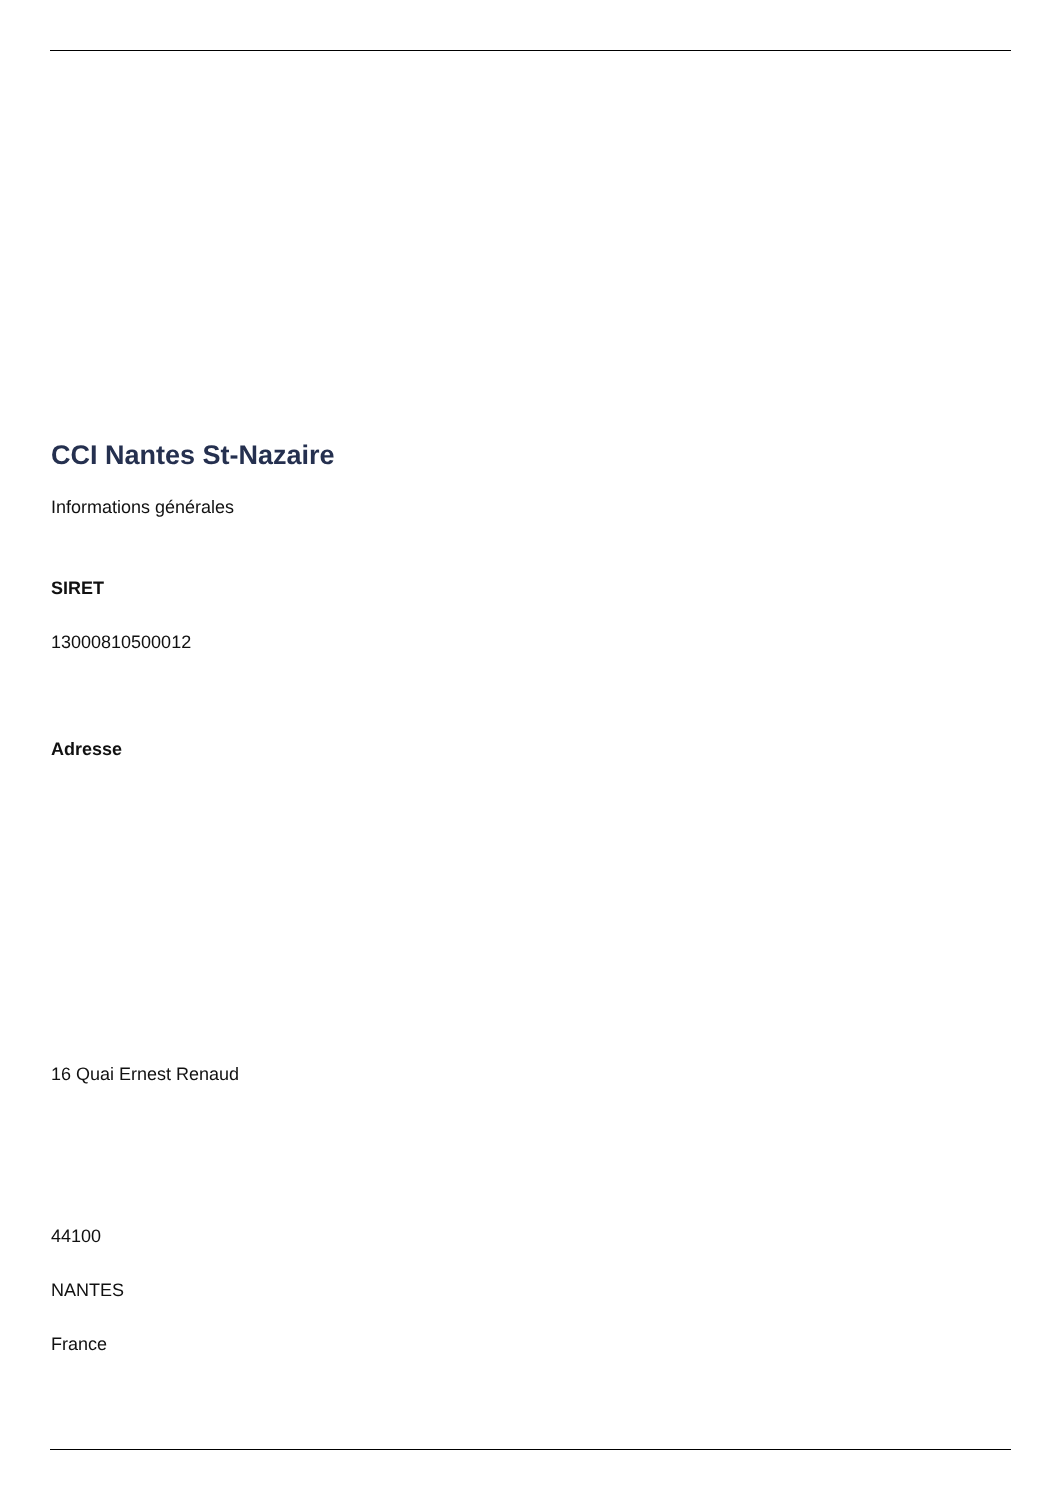CCI Nantes St-Nazaire
Informations générales
SIRET
13000810500012
Adresse
16 Quai Ernest Renaud
44100
NANTES
France